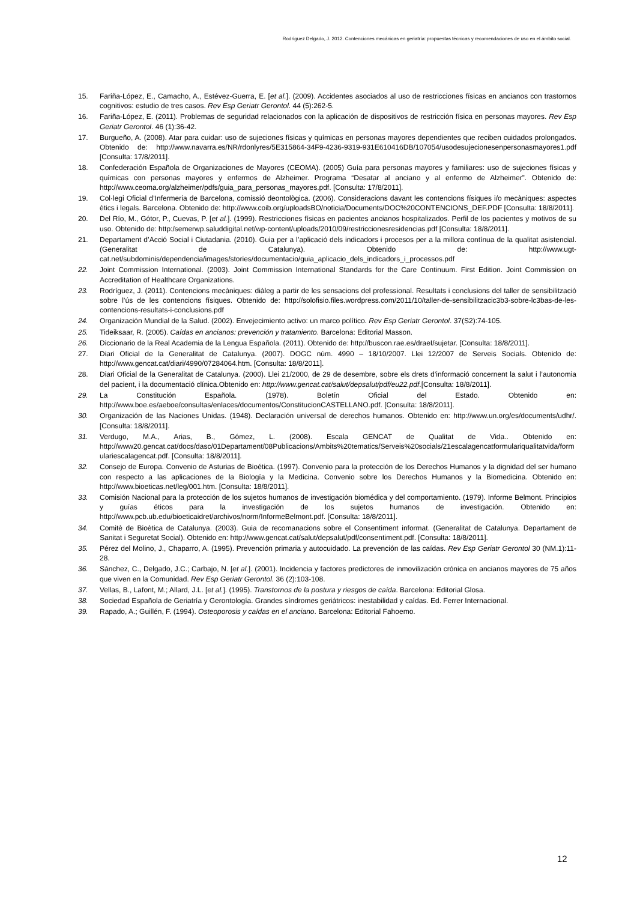Rodríguez Delgado, J. 2012. Contenciones mecánicas en geriatría: propuestas técnicas y recomendaciones de uso en el ámbito social.
15. Fariña-López, E., Camacho, A., Estévez-Guerra, E. [et al.]. (2009). Accidentes asociados al uso de restricciones físicas en ancianos con trastornos cognitivos: estudio de tres casos. Rev Esp Geriatr Gerontol. 44 (5):262-5.
16. Fariña-López, E. (2011). Problemas de seguridad relacionados con la aplicación de dispositivos de restricción física en personas mayores. Rev Esp Geriatr Gerontol. 46 (1):36-42.
17. Burgueño, A. (2008). Atar para cuidar: uso de sujeciones físicas y químicas en personas mayores dependientes que reciben cuidados prolongados. Obtenido de: http://www.navarra.es/NR/rdonlyres/5E315864-34F9-4236-9319-931E610416DB/107054/usodesujecionesenpersonasmayores1.pdf [Consulta: 17/8/2011].
18. Confederación Española de Organizaciones de Mayores (CEOMA). (2005) Guía para personas mayores y familiares: uso de sujeciones físicas y químicas con personas mayores y enfermos de Alzheimer. Programa “Desatar al anciano y al enfermo de Alzheimer”. Obtenido de: http://www.ceoma.org/alzheimer/pdfs/guia_para_personas_mayores.pdf. [Consulta: 17/8/2011].
19. Col·legi Oficial d’Infermeria de Barcelona, comissió deontològica. (2006). Consideracions davant les contencions físiques i/o mecàniques: aspectes ètics i legals. Barcelona. Obtenido de: http://www.coib.org/uploadsBO/noticia/Documents/DOC%20CONTENCIONS_DEF.PDF [Consulta: 18/8/2011].
20. Del Río, M., Gótor, P., Cuevas, P. [et al.]. (1999). Restricciones físicas en pacientes ancianos hospitalizados. Perfil de los pacientes y motivos de su uso. Obtenido de: http:/semerwp.saluddigital.net/wp-content/uploads/2010/09/restriccionesresidencias.pdf [Consulta: 18/8/2011].
21. Departament d’Acció Social i Ciutadania. (2010). Guia per a l’aplicació dels indicadors i procesos per a la millora contínua de la qualitat asistencial. (Generalitat de Catalunya). Obtenido de: http://www.ugt-cat.net/subdominis/dependencia/images/stories/documentacio/guia_aplicacio_dels_indicadors_i_processos.pdf
22. Joint Commission International. (2003). Joint Commission International Standards for the Care Continuum. First Edition. Joint Commission on Accreditation of Healthcare Organizations.
23. Rodríguez, J. (2011). Contencions mecàniques: diàleg a partir de les sensacions del professional. Resultats i conclusions del taller de sensibilització sobre l’ús de les contencions físiques. Obtenido de: http://solofisio.files.wordpress.com/2011/10/taller-de-sensibilitzacic3b3-sobre-lc3bas-de-les-contencions-resultats-i-conclusions.pdf
24. Organización Mundial de la Salud. (2002). Envejecimiento activo: un marco político. Rev Esp Geriatr Gerontol. 37(S2):74-105.
25. Tideiksaar, R. (2005). Caídas en ancianos: prevención y tratamiento. Barcelona: Editorial Masson.
26. Diccionario de la Real Academia de la Lengua Española. (2011). Obtenido de: http://buscon.rae.es/draeI/sujetar. [Consulta: 18/8/2011].
27. Diari Oficial de la Generalitat de Catalunya. (2007). DOGC núm. 4990 – 18/10/2007. Llei 12/2007 de Serveis Socials. Obtenido de: http://www.gencat.cat/diari/4990/07284064.htm. [Consulta: 18/8/2011].
28. Diari Oficial de la Generalitat de Catalunya. (2000). Llei 21/2000, de 29 de desembre, sobre els drets d’informació concernent la salut i l’autonomia del pacient, i la documentació clínica.Obtenido en: http://www.gencat.cat/salut/depsalut/pdf/eu22.pdf.[Consulta: 18/8/2011].
29. La Constitución Española. (1978). Boletín Oficial del Estado. Obtenido en: http://www.boe.es/aeboe/consultas/enlaces/documentos/ConstitucionCASTELLANO.pdf. [Consulta: 18/8/2011].
30. Organización de las Naciones Unidas. (1948). Declaración universal de derechos humanos. Obtenido en: http://www.un.org/es/documents/udhr/. [Consulta: 18/8/2011].
31. Verdugo, M.A., Arias, B., Gómez, L. (2008). Escala GENCAT de Qualitat de Vida.. Obtenido en: http://www20.gencat.cat/docs/dasc/01Departament/08Publicacions/Ambits%20tematics/Serveis%20socials/21escalagencatformulariqualitatvida/formulariescalagencat.pdf. [Consulta: 18/8/2011].
32. Consejo de Europa. Convenio de Asturias de Bioética. (1997). Convenio para la protección de los Derechos Humanos y la dignidad del ser humano con respecto a las aplicaciones de la Biología y la Medicina. Convenio sobre los Derechos Humanos y la Biomedicina. Obtenido en: http://www.bioeticas.net/leg/001.htm. [Consulta: 18/8/2011].
33. Comisión Nacional para la protección de los sujetos humanos de investigación biomédica y del comportamiento. (1979). Informe Belmont. Principios y guías éticos para la investigación de los sujetos humanos de investigación. Obtenido en: http://www.pcb.ub.edu/bioeticaidret/archivos/norm/InformeBelmont.pdf. [Consulta: 18/8/2011].
34. Comitè de Bioètica de Catalunya. (2003). Guia de recomanacions sobre el Consentiment informat. (Generalitat de Catalunya. Departament de Sanitat i Seguretat Social). Obtenido en: http://www.gencat.cat/salut/depsalut/pdf/consentiment.pdf. [Consulta: 18/8/2011].
35. Pérez del Molino, J., Chaparro, A. (1995). Prevención primaria y autocuidado. La prevención de las caídas. Rev Esp Geriatr Gerontol 30 (NM.1):11-28.
36. Sánchez, C., Delgado, J.C.; Carbajo, N. [et al.]. (2001). Incidencia y factores predictores de inmovilización crónica en ancianos mayores de 75 años que viven en la Comunidad. Rev Esp Geriatr Gerontol. 36 (2):103-108.
37. Vellas, B., Lafont, M.; Allard, J.L. [et al.]. (1995). Transtornos de la postura y riesgos de caída. Barcelona: Editorial Glosa.
38. Sociedad Española de Geriatría y Gerontología. Grandes síndromes geriátricos: inestabilidad y caídas. Ed. Ferrer Internacional.
39. Rapado, A.; Guillén, F. (1994). Osteoporosis y caídas en el anciano. Barcelona: Editorial Fahoemo.
12